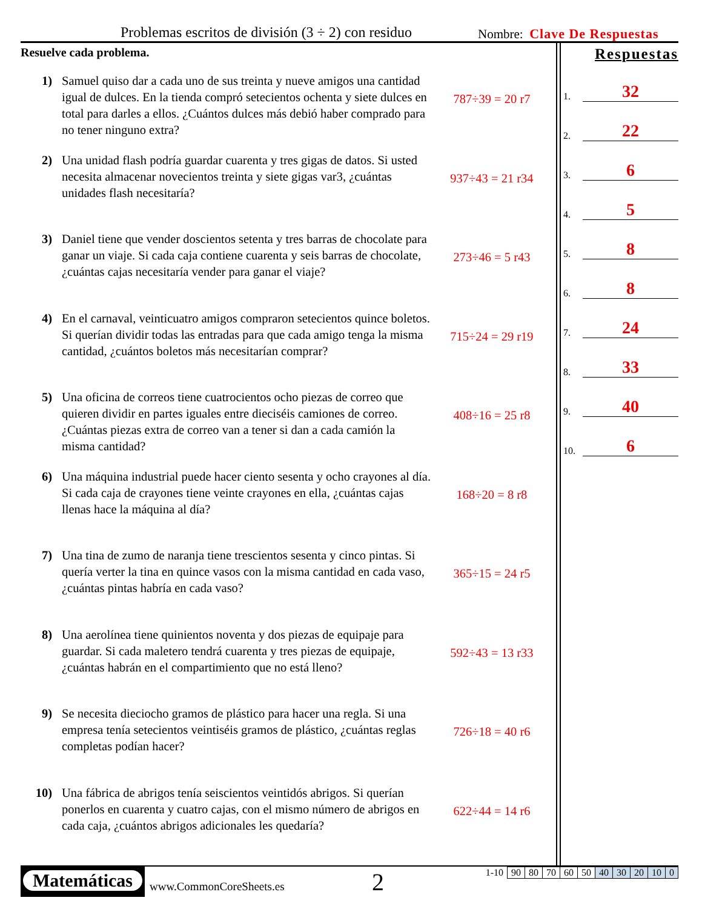Problemas escritos de división (3 ÷ 2) con residuo Nombre: Clave De Respuestas
Resuelve cada problema.
1) Samuel quiso dar a cada uno de sus treinta y nueve amigos una cantidad igual de dulces. En la tienda compró setecientos ochenta y siete dulces en total para darles a ellos. ¿Cuántos dulces más debió haber comprado para no tener ninguno extra?
787÷39 = 20 r7
2) Una unidad flash podría guardar cuarenta y tres gigas de datos. Si usted necesita almacenar novecientos treinta y siete gigas var3, ¿cuántas unidades flash necesitaría?
937÷43 = 21 r34
3) Daniel tiene que vender doscientos setenta y tres barras de chocolate para ganar un viaje. Si cada caja contiene cuarenta y seis barras de chocolate, ¿cuántas cajas necesitaría vender para ganar el viaje?
273÷46 = 5 r43
4) En el carnaval, veinticuatro amigos compraron setecientos quince boletos. Si querían dividir todas las entradas para que cada amigo tenga la misma cantidad, ¿cuántos boletos más necesitarían comprar?
715÷24 = 29 r19
5) Una oficina de correos tiene cuatrocientos ocho piezas de correo que quieren dividir en partes iguales entre dieciséis camiones de correo. ¿Cuántas piezas extra de correo van a tener si dan a cada camión la misma cantidad?
408÷16 = 25 r8
6) Una máquina industrial puede hacer ciento sesenta y ocho crayones al día. Si cada caja de crayones tiene veinte crayones en ella, ¿cuántas cajas llenas hace la máquina al día?
168÷20 = 8 r8
7) Una tina de zumo de naranja tiene trescientos sesenta y cinco pintas. Si quería verter la tina en quince vasos con la misma cantidad en cada vaso, ¿cuántas pintas habría en cada vaso?
365÷15 = 24 r5
8) Una aerolínea tiene quinientos noventa y dos piezas de equipaje para guardar. Si cada maletero tendrá cuarenta y tres piezas de equipaje, ¿cuántas habrán en el compartimiento que no está lleno?
592÷43 = 13 r33
9) Se necesita dieciocho gramos de plástico para hacer una regla. Si una empresa tenía setecientos veintiséis gramos de plástico, ¿cuántas reglas completas podían hacer?
726÷18 = 40 r6
10) Una fábrica de abrigos tenía seiscientos veintidós abrigos. Si querían ponerlos en cuarenta y cuatro cajas, con el mismo número de abrigos en cada caja, ¿cuántos abrigos adicionales les quedaría?
622÷44 = 14 r6
Respuestas
1. 32
2. 22
3. 6
4. 5
5. 8
6. 8
7. 24
8. 33
9. 40
10. 6
Matemáticas
www.CommonCoreSheets.es 2
| 1-10 | 90 | 80 | 70 | 60 | 50 | 40 | 30 | 20 | 10 | 0 |